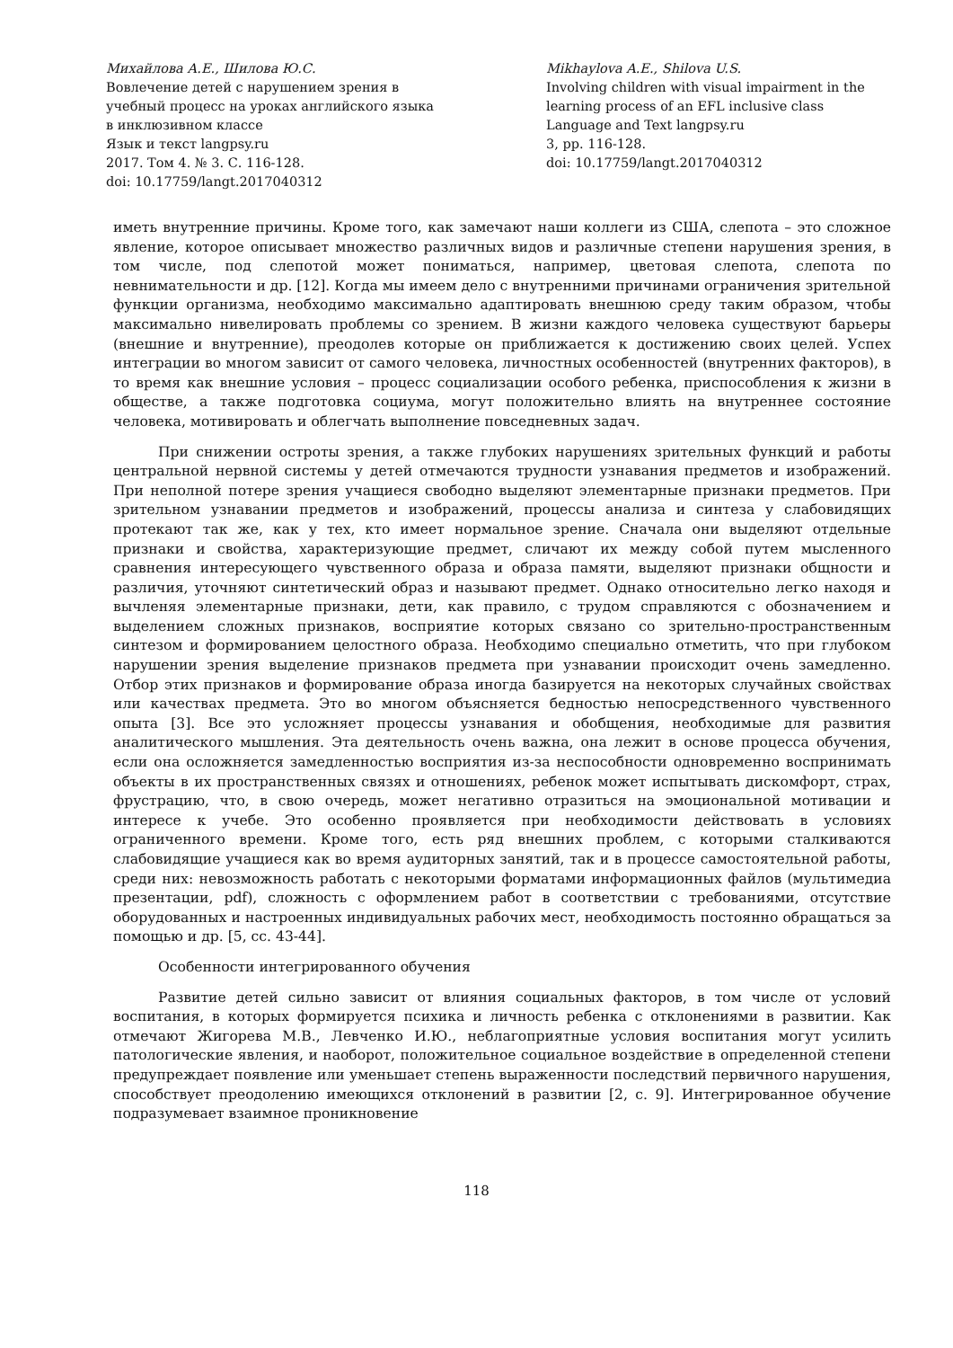Михайлова А.Е., Шилова Ю.С.
Вовлечение детей с нарушением зрения в учебный процесс на уроках английского языка в инклюзивном классе
Язык и текст langpsy.ru
2017. Том 4. № 3. С. 116-128.
doi: 10.17759/langt.2017040312
Mikhaylova A.E., Shilova U.S.
Involving children with visual impairment in the learning process of an EFL inclusive class
Language and Text langpsy.ru
3, pp. 116-128.
doi: 10.17759/langt.2017040312
иметь внутренние причины. Кроме того, как замечают наши коллеги из США, слепота – это сложное явление, которое описывает множество различных видов и различные степени нарушения зрения, в том числе, под слепотой может пониматься, например, цветовая слепота, слепота по невнимательности и др. [12]. Когда мы имеем дело с внутренними причинами ограничения зрительной функции организма, необходимо максимально адаптировать внешнюю среду таким образом, чтобы максимально нивелировать проблемы со зрением. В жизни каждого человека существуют барьеры (внешние и внутренние), преодолев которые он приближается к достижению своих целей. Успех интеграции во многом зависит от самого человека, личностных особенностей (внутренних факторов), в то время как внешние условия – процесс социализации особого ребенка, приспособления к жизни в обществе, а также подготовка социума, могут положительно влиять на внутреннее состояние человека, мотивировать и облегчать выполнение повседневных задач.
При снижении остроты зрения, а также глубоких нарушениях зрительных функций и работы центральной нервной системы у детей отмечаются трудности узнавания предметов и изображений. При неполной потере зрения учащиеся свободно выделяют элементарные признаки предметов. При зрительном узнавании предметов и изображений, процессы анализа и синтеза у слабовидящих протекают так же, как у тех, кто имеет нормальное зрение. Сначала они выделяют отдельные признаки и свойства, характеризующие предмет, сличают их между собой путем мысленного сравнения интересующего чувственного образа и образа памяти, выделяют признаки общности и различия, уточняют синтетический образ и называют предмет. Однако относительно легко находя и вычленяя элементарные признаки, дети, как правило, с трудом справляются с обозначением и выделением сложных признаков, восприятие которых связано со зрительно-пространственным синтезом и формированием целостного образа. Необходимо специально отметить, что при глубоком нарушении зрения выделение признаков предмета при узнавании происходит очень замедленно. Отбор этих признаков и формирование образа иногда базируется на некоторых случайных свойствах или качествах предмета. Это во многом объясняется бедностью непосредственного чувственного опыта [3]. Все это усложняет процессы узнавания и обобщения, необходимые для развития аналитического мышления. Эта деятельность очень важна, она лежит в основе процесса обучения, если она осложняется замедленностью восприятия из-за неспособности одновременно воспринимать объекты в их пространственных связях и отношениях, ребенок может испытывать дискомфорт, страх, фрустрацию, что, в свою очередь, может негативно отразиться на эмоциональной мотивации и интересе к учебе. Это особенно проявляется при необходимости действовать в условиях ограниченного времени. Кроме того, есть ряд внешних проблем, с которыми сталкиваются слабовидящие учащиеся как во время аудиторных занятий, так и в процессе самостоятельной работы, среди них: невозможность работать с некоторыми форматами информационных файлов (мультимедиа презентации, pdf), сложность с оформлением работ в соответствии с требованиями, отсутствие оборудованных и настроенных индивидуальных рабочих мест, необходимость постоянно обращаться за помощью и др. [5, сс. 43-44].
Особенности интегрированного обучения
Развитие детей сильно зависит от влияния социальных факторов, в том числе от условий воспитания, в которых формируется психика и личность ребенка с отклонениями в развитии. Как отмечают Жигорева М.В., Левченко И.Ю., неблагоприятные условия воспитания могут усилить патологические явления, и наоборот, положительное социальное воздействие в определенной степени предупреждает появление или уменьшает степень выраженности последствий первичного нарушения, способствует преодолению имеющихся отклонений в развитии [2, с. 9]. Интегрированное обучение подразумевает взаимное проникновение
118